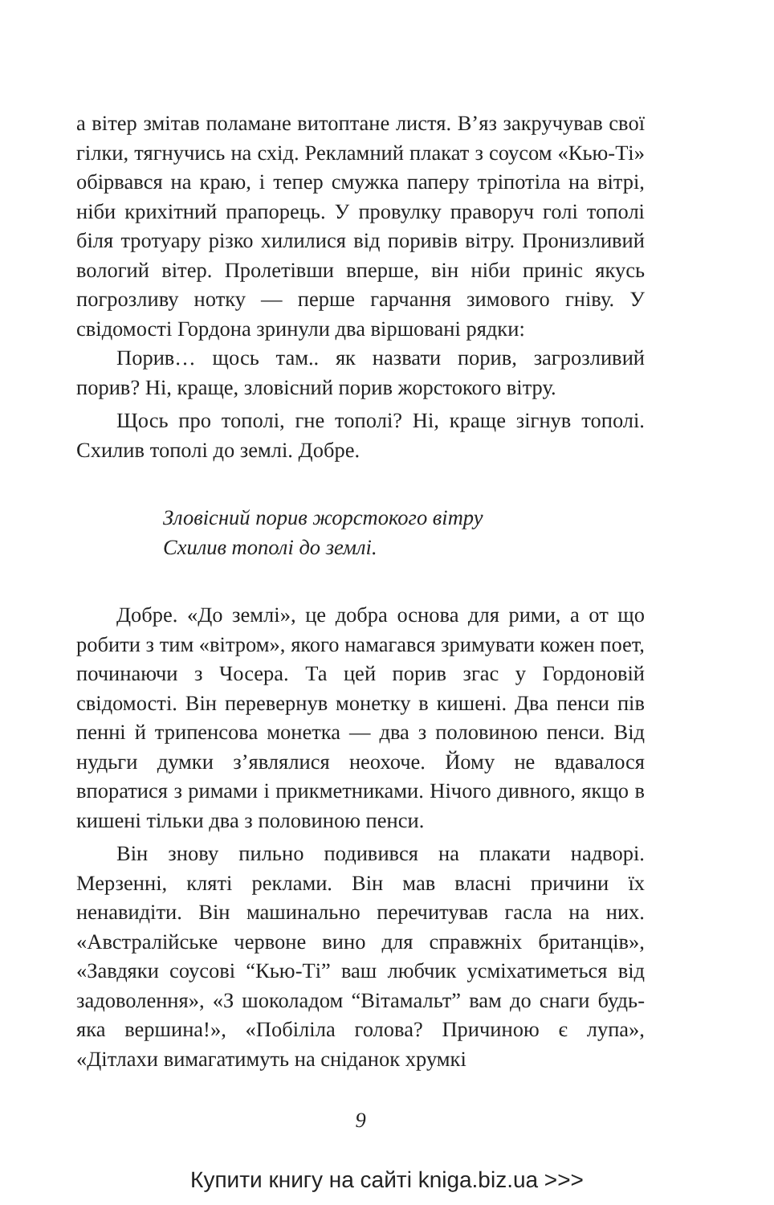а вітер змітав поламане витоптане листя. В’яз закручував свої гілки, тягнучись на схід. Рекламний плакат з соусом «Кью-Ті» обірвався на краю, і тепер смужка паперу тріпотіла на вітрі, ніби крихітний прапорець. У провулку праворуч голі тополі біля тротуару різко хилилися від поривів вітру. Пронизливий вологий вітер. Пролетівши вперше, він ніби приніс якусь погрозливу нотку — перше гарчання зимового гніву. У свідомості Гордона зринули два віршовані рядки:
Порив… щось там.. як назвати порив, загрозливий порив? Ні, краще, зловісний порив жорстокого вітру.
Щось про тополі, гне тополі? Ні, краще зігнув тополі. Схилив тополі до землі. Добре.
Зловісний порив жорстокого вітру
Схилив тополі до землі.
Добре. «До землі», це добра основа для рими, а от що робити з тим «вітром», якого намагався зримувати кожен поет, починаючи з Чосера. Та цей порив згас у Гордоновій свідомості. Він перевернув монетку в кишені. Два пенси пів пенні й трипенсова монетка — два з половиною пенси. Від нудьги думки з’являлися неохоче. Йому не вдавалося впоратися з римами і прикметниками. Нічого дивного, якщо в кишені тільки два з половиною пенси.
Він знову пильно подивився на плакати надворі. Мерзенні, кляті реклами. Він мав власні причини їх ненавидіти. Він машинально перечитував гасла на них. «Австралійське червоне вино для справжніх британців», «Завдяки соусові “Кью-Ті” ваш любчик усміхатиметься від задоволення», «З шоколадом “Вітамальт” вам до снаги будь-яка вершина!», «Побіліла голова? Причиною є лупа», «Дітлахи вимагатимуть на сніданок хрумкі
9
Купити книгу на сайті kniga.biz.ua >>>